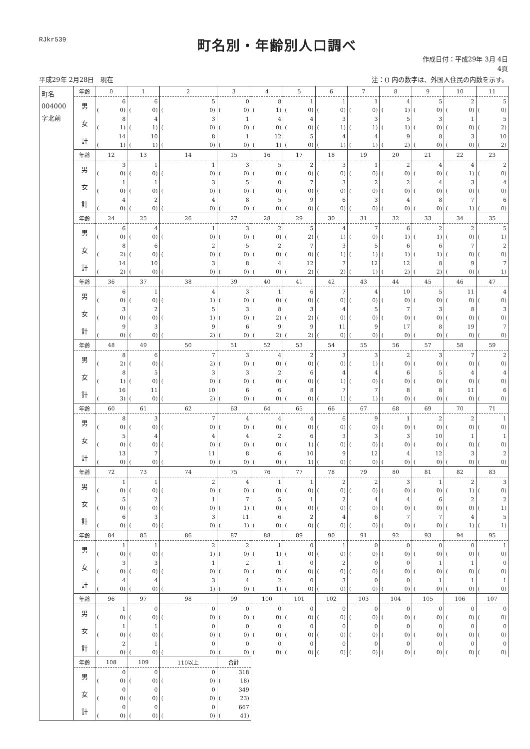RJkr539
町名別・年齢別人口調べ
作成日付：平成29年 3月 4日
4頁
平成29年 2月28日　現在 注：() 内の数字は、外国人住民の内数を示す。
| 町名 004000 字北前 | 年齢 | 0 | 1 | 2 | 3 | 4 | 5 | 6 | 7 | 8 | 9 | 10 | 11 |
| | 男 | 6 ( 0) | 6 ( 0) | 5 ( 0) | 0 ( 0) | 8 ( 1) | 1 ( 0) | 1 ( 0) | 1 ( 0) | 4 ( 1) | 5 ( 0) | 2 ( 0) | 5 ( 0) |
| | 女 | 8 ( 1) | 4 ( 1) | 3 ( 0) | 1 ( 0) | 4 ( 0) | 4 ( 0) | 3 ( 1) | 3 ( 1) | 5 ( 1) | 3 ( 0) | 1 ( 0) | 5 ( 2) |
| | 計 | 14 ( 1) | 10 ( 1) | 8 ( 0) | 1 ( 0) | 12 ( 1) | 5 ( 0) | 4 ( 1) | 4 ( 1) | 9 ( 2) | 8 ( 0) | 3 ( 0) | 10 ( 2) |
| | 年齢 | 12 | 13 | 14 | 15 | 16 | 17 | 18 | 19 | 20 | 21 | 22 | 23 |
| | 男 | 3 ( 0) | 1 ( 0) | 1 ( 0) | 3 ( 0) | 5 ( 0) | 2 ( 0) | 3 ( 0) | 1 ( 0) | 2 ( 0) | 4 ( 0) | 4 ( 1) | 2 ( 0) |
| | 女 | 1 ( 0) | 1 ( 0) | 3 ( 0) | 5 ( 0) | 0 ( 0) | 7 ( 0) | 3 ( 0) | 2 ( 0) | 2 ( 0) | 4 ( 0) | 3 ( 0) | 4 ( 0) |
| | 計 | 4 ( 0) | 2 ( 0) | 4 ( 0) | 8 ( 0) | 5 ( 0) | 9 ( 0) | 6 ( 0) | 3 ( 0) | 4 ( 0) | 8 ( 0) | 7 ( 1) | 6 ( 0) |
| | 年齢 | 24 | 25 | 26 | 27 | 28 | 29 | 30 | 31 | 32 | 33 | 34 | 35 |
| | 男 | 6 ( 0) | 4 ( 0) | 1 ( 0) | 3 ( 0) | 2 ( 0) | 5 ( 2) | 4 ( 1) | 7 ( 0) | 6 ( 1) | 2 ( 1) | 2 ( 0) | 5 ( 1) |
| | 女 | 8 ( 2) | 6 ( 0) | 2 ( 0) | 5 ( 0) | 2 ( 0) | 7 ( 0) | 3 ( 1) | 5 ( 1) | 6 ( 1) | 6 ( 1) | 7 ( 0) | 2 ( 0) |
| | 計 | 14 ( 2) | 10 ( 0) | 3 ( 0) | 8 ( 0) | 4 ( 0) | 12 ( 2) | 7 ( 2) | 12 ( 1) | 12 ( 2) | 8 ( 2) | 9 ( 0) | 7 ( 1) |
| | 年齢 | 36 | 37 | 38 | 39 | 40 | 41 | 42 | 43 | 44 | 45 | 46 | 47 |
| | 男 | 6 ( 0) | 1 ( 0) | 4 ( 1) | 3 ( 0) | 1 ( 0) | 6 ( 0) | 7 ( 0) | 4 ( 0) | 10 ( 0) | 5 ( 0) | 11 ( 0) | 4 ( 0) |
| | 女 | 3 ( 0) | 2 ( 0) | 5 ( 1) | 3 ( 0) | 8 ( 2) | 3 ( 2) | 4 ( 0) | 5 ( 0) | 7 ( 0) | 3 ( 0) | 8 ( 0) | 3 ( 0) |
| | 計 | 9 ( 0) | 3 ( 0) | 9 ( 2) | 6 ( 0) | 9 ( 2) | 9 ( 2) | 11 ( 0) | 9 ( 0) | 17 ( 0) | 8 ( 0) | 19 ( 0) | 7 ( 0) |
| | 年齢 | 48 | 49 | 50 | 51 | 52 | 53 | 54 | 55 | 56 | 57 | 58 | 59 |
| | 男 | 8 ( 2) | 6 ( 0) | 7 ( 2) | 3 ( 0) | 4 ( 0) | 2 ( 0) | 3 ( 0) | 3 ( 1) | 2 ( 0) | 3 ( 0) | 7 ( 0) | 2 ( 0) |
| | 女 | 8 ( 1) | 5 ( 0) | 3 ( 0) | 3 ( 0) | 2 ( 0) | 6 ( 0) | 4 ( 1) | 4 ( 0) | 6 ( 0) | 5 ( 0) | 4 ( 0) | 4 ( 0) |
| | 計 | 16 ( 3) | 11 ( 0) | 10 ( 2) | 6 ( 0) | 6 ( 0) | 8 ( 0) | 7 ( 1) | 7 ( 1) | 8 ( 0) | 8 ( 0) | 11 ( 0) | 6 ( 0) |
| | 年齢 | 60 | 61 | 62 | 63 | 64 | 65 | 66 | 67 | 68 | 69 | 70 | 71 |
| | 男 | 8 ( 0) | 3 ( 0) | 7 ( 0) | 4 ( 0) | 4 ( 0) | 4 ( 0) | 6 ( 0) | 9 ( 0) | 1 ( 0) | 2 ( 0) | 2 ( 0) | 1 ( 0) |
| | 女 | 5 ( 0) | 4 ( 0) | 4 ( 0) | 4 ( 0) | 2 ( 0) | 6 ( 1) | 3 ( 0) | 3 ( 0) | 3 ( 0) | 10 ( 0) | 1 ( 0) | 1 ( 0) |
| | 計 | 13 ( 0) | 7 ( 0) | 11 ( 0) | 8 ( 0) | 6 ( 0) | 10 ( 1) | 9 ( 0) | 12 ( 0) | 4 ( 0) | 12 ( 0) | 3 ( 0) | 2 ( 0) |
| | 年齢 | 72 | 73 | 74 | 75 | 76 | 77 | 78 | 79 | 80 | 81 | 82 | 83 |
| | 男 | 1 ( 0) | 1 ( 0) | 2 ( 0) | 4 ( 0) | 1 ( 0) | 1 ( 0) | 2 ( 0) | 2 ( 0) | 3 ( 0) | 1 ( 0) | 2 ( 1) | 3 ( 0) |
| | 女 | 5 ( 0) | 2 ( 0) | 1 ( 0) | 7 ( 1) | 5 ( 0) | 1 ( 0) | 2 ( 0) | 4 ( 0) | 4 ( 0) | 6 ( 0) | 2 ( 0) | 2 ( 1) |
| | 計 | 6 ( 0) | 3 ( 0) | 3 ( 0) | 11 ( 1) | 6 ( 0) | 2 ( 0) | 4 ( 0) | 6 ( 0) | 7 ( 0) | 7 ( 0) | 4 ( 1) | 5 ( 1) |
| | 年齢 | 84 | 85 | 86 | 87 | 88 | 89 | 90 | 91 | 92 | 93 | 94 | 95 |
| | 男 | 1 ( 0) | 1 ( 0) | 2 ( 1) | 2 ( 0) | 1 ( 1) | 0 ( 0) | 1 ( 0) | 0 ( 0) | 0 ( 0) | 0 ( 0) | 0 ( 0) | 1 ( 0) |
| | 女 | 3 ( 0) | 3 ( 0) | 1 ( 0) | 2 ( 0) | 1 ( 0) | 0 ( 0) | 2 ( 0) | 0 ( 0) | 0 ( 0) | 1 ( 0) | 1 ( 0) | 0 ( 0) |
| | 計 | 4 ( 0) | 4 ( 0) | 3 ( 1) | 4 ( 0) | 2 ( 1) | 0 ( 0) | 3 ( 0) | 0 ( 0) | 0 ( 0) | 1 ( 0) | 1 ( 0) | 1 ( 0) |
| | 年齢 | 96 | 97 | 98 | 99 | 100 | 101 | 102 | 103 | 104 | 105 | 106 | 107 |
| | 男 | 1 ( 0) | 0 ( 0) | 0 ( 0) | 0 ( 0) | 0 ( 0) | 0 ( 0) | 0 ( 0) | 0 ( 0) | 0 ( 0) | 0 ( 0) | 0 ( 0) | 0 ( 0) |
| | 女 | 1 ( 0) | 1 ( 0) | 0 ( 0) | 0 ( 0) | 0 ( 0) | 0 ( 0) | 0 ( 0) | 0 ( 0) | 0 ( 0) | 0 ( 0) | 0 ( 0) | 0 ( 0) |
| | 計 | 2 ( 0) | 1 ( 0) | 0 ( 0) | 0 ( 0) | 0 ( 0) | 0 ( 0) | 0 ( 0) | 0 ( 0) | 0 ( 0) | 0 ( 0) | 0 ( 0) | 0 ( 0) |
| | 年齢 | 108 | 109 | 110以上 | 合計 | | | | | | | | |
| | 男 | 0 ( 0) | 0 ( 0) | 0 ( 0) | 318 ( 18) | | | | | | | | |
| | 女 | 0 ( 0) | 0 ( 0) | 0 ( 0) | 349 ( 23) | | | | | | | | |
| | 計 | 0 ( 0) | 0 ( 0) | 0 ( 0) | 667 ( 41) | | | | | | | | |